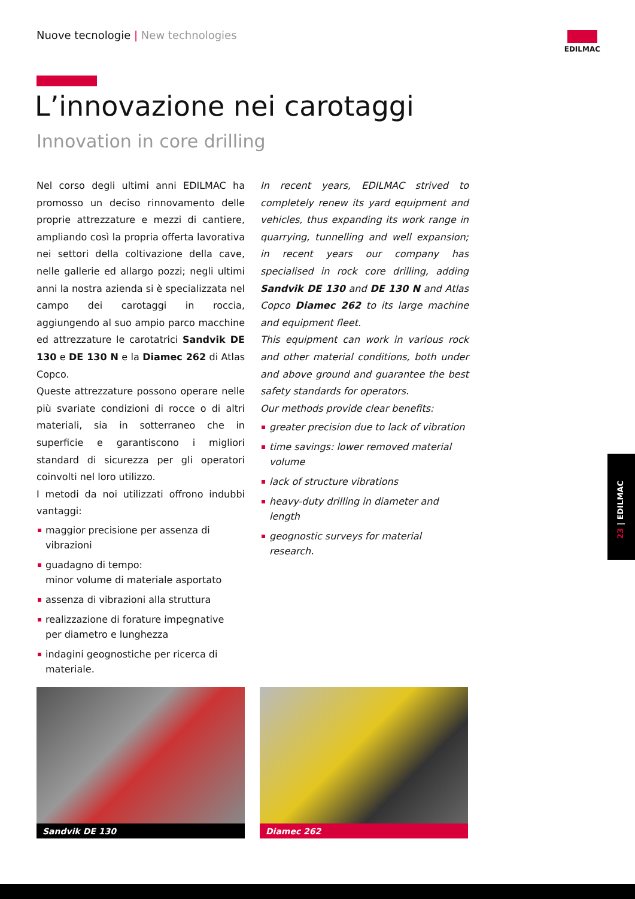Nuove tecnologie | New technologies
EDILMAC
L’innovazione nei carotaggi
Innovation in core drilling
Nel corso degli ultimi anni EDILMAC ha promosso un deciso rinnovamento delle proprie attrezzature e mezzi di cantiere, ampliando così la propria offerta lavorativa nei settori della coltivazione della cave, nelle gallerie ed allargo pozzi; negli ultimi anni la nostra azienda si è specializzata nel campo dei carotaggi in roccia, aggiungendo al suo ampio parco macchine ed attrezzature le carotatrici Sandvik DE 130 e DE 130 N e la Diamec 262 di Atlas Copco.
Queste attrezzature possono operare nelle più svariate condizioni di rocce o di altri materiali, sia in sotterraneo che in superficie e garantiscono i migliori standard di sicurezza per gli operatori coinvolti nel loro utilizzo.
I metodi da noi utilizzati offrono indubbi vantaggi:
maggior precisione per assenza di vibrazioni
guadagno di tempo:
minor volume di materiale asportato
assenza di vibrazioni alla struttura
realizzazione di forature impegnative
per diametro e lunghezza
indagini geognostiche per ricerca di materiale.
In recent years, EDILMAC strived to completely renew its yard equipment and vehicles, thus expanding its work range in quarrying, tunnelling and well expansion; in recent years our company has specialised in rock core drilling, adding Sandvik DE 130 and DE 130 N and Atlas Copco Diamec 262 to its large machine and equipment fleet.
This equipment can work in various rock and other material conditions, both under and above ground and guarantee the best safety standards for operators.
Our methods provide clear benefits:
greater precision due to lack of vibration
time savings: lower removed material volume
lack of structure vibrations
heavy-duty drilling in diameter and length
geognostic surveys for material research.
Sandvik DE 130 Diamec 262
23 | EDILMAC